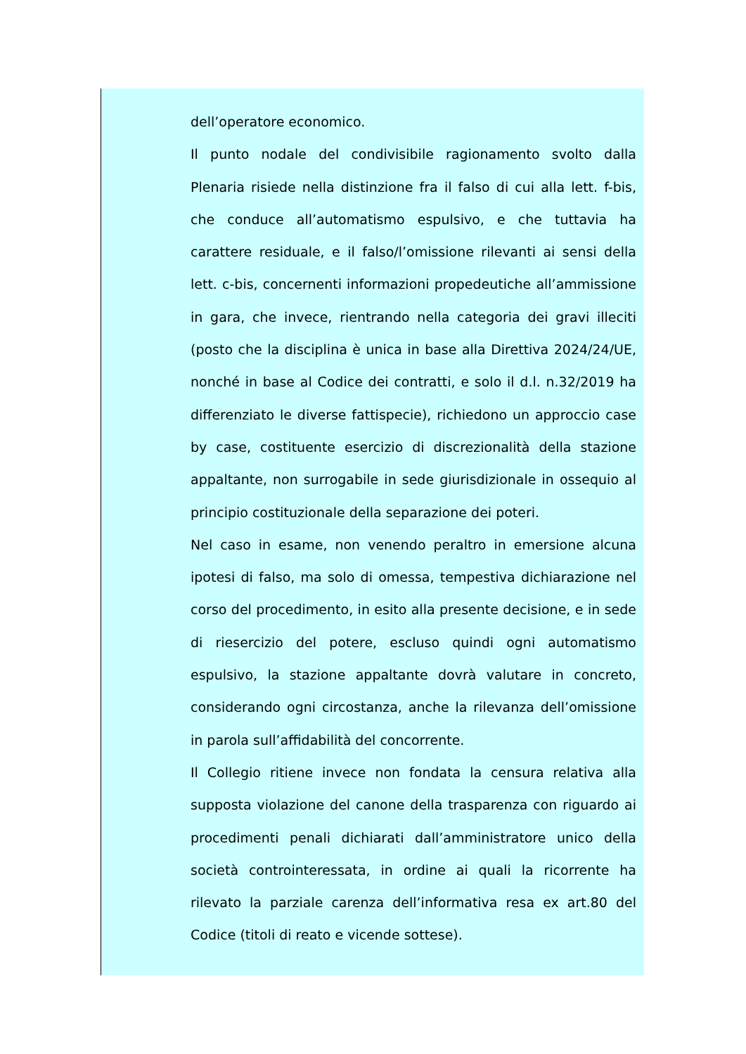dell’operatore economico.
Il punto nodale del condivisibile ragionamento svolto dalla Plenaria risiede nella distinzione fra il falso di cui alla lett. f-bis, che conduce all’automatismo espulsivo, e che tuttavia ha carattere residuale, e il falso/l’omissione rilevanti ai sensi della lett. c-bis, concernenti informazioni propedeutiche all’ammissione in gara, che invece, rientrando nella categoria dei gravi illeciti (posto che la disciplina è unica in base alla Direttiva 2024/24/UE, nonché in base al Codice dei contratti, e solo il d.l. n.32/2019 ha differenziato le diverse fattispecie), richiedono un approccio case by case, costituente esercizio di discrezionalità della stazione appaltante, non surrogabile in sede giurisdizionale in ossequio al principio costituzionale della separazione dei poteri.
Nel caso in esame, non venendo peraltro in emersione alcuna ipotesi di falso, ma solo di omessa, tempestiva dichiarazione nel corso del procedimento, in esito alla presente decisione, e in sede di riesercizio del potere, escluso quindi ogni automatismo espulsivo, la stazione appaltante dovrà valutare in concreto, considerando ogni circostanza, anche la rilevanza dell’omissione in parola sull’affidabilità del concorrente.
Il Collegio ritiene invece non fondata la censura relativa alla supposta violazione del canone della trasparenza con riguardo ai procedimenti penali dichiarati dall’amministratore unico della società controinteressata, in ordine ai quali la ricorrente ha rilevato la parziale carenza dell’informativa resa ex art.80 del Codice (titoli di reato e vicende sottese).